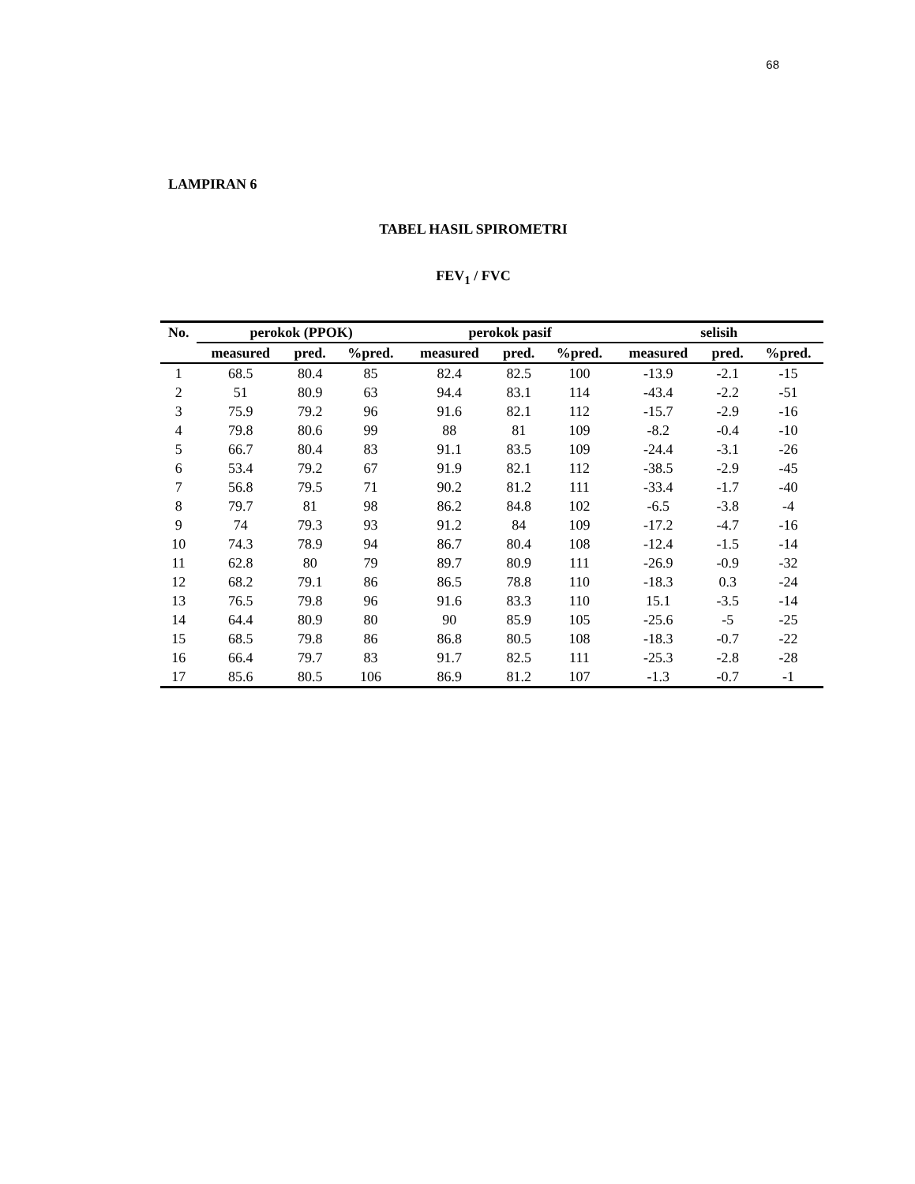68
LAMPIRAN 6
TABEL HASIL SPIROMETRI
FEV<sub>1</sub> / FVC
| No. | perokok (PPOK) | | | perokok pasif | | | selisih | | |
| --- | --- | --- | --- | --- | --- | --- | --- | --- | --- |
| | measured | pred. | %pred. | measured | pred. | %pred. | measured | pred. | %pred. |
| 1 | 68.5 | 80.4 | 85 | 82.4 | 82.5 | 100 | -13.9 | -2.1 | -15 |
| 2 | 51 | 80.9 | 63 | 94.4 | 83.1 | 114 | -43.4 | -2.2 | -51 |
| 3 | 75.9 | 79.2 | 96 | 91.6 | 82.1 | 112 | -15.7 | -2.9 | -16 |
| 4 | 79.8 | 80.6 | 99 | 88 | 81 | 109 | -8.2 | -0.4 | -10 |
| 5 | 66.7 | 80.4 | 83 | 91.1 | 83.5 | 109 | -24.4 | -3.1 | -26 |
| 6 | 53.4 | 79.2 | 67 | 91.9 | 82.1 | 112 | -38.5 | -2.9 | -45 |
| 7 | 56.8 | 79.5 | 71 | 90.2 | 81.2 | 111 | -33.4 | -1.7 | -40 |
| 8 | 79.7 | 81 | 98 | 86.2 | 84.8 | 102 | -6.5 | -3.8 | -4 |
| 9 | 74 | 79.3 | 93 | 91.2 | 84 | 109 | -17.2 | -4.7 | -16 |
| 10 | 74.3 | 78.9 | 94 | 86.7 | 80.4 | 108 | -12.4 | -1.5 | -14 |
| 11 | 62.8 | 80 | 79 | 89.7 | 80.9 | 111 | -26.9 | -0.9 | -32 |
| 12 | 68.2 | 79.1 | 86 | 86.5 | 78.8 | 110 | -18.3 | 0.3 | -24 |
| 13 | 76.5 | 79.8 | 96 | 91.6 | 83.3 | 110 | 15.1 | -3.5 | -14 |
| 14 | 64.4 | 80.9 | 80 | 90 | 85.9 | 105 | -25.6 | -5 | -25 |
| 15 | 68.5 | 79.8 | 86 | 86.8 | 80.5 | 108 | -18.3 | -0.7 | -22 |
| 16 | 66.4 | 79.7 | 83 | 91.7 | 82.5 | 111 | -25.3 | -2.8 | -28 |
| 17 | 85.6 | 80.5 | 106 | 86.9 | 81.2 | 107 | -1.3 | -0.7 | -1 |